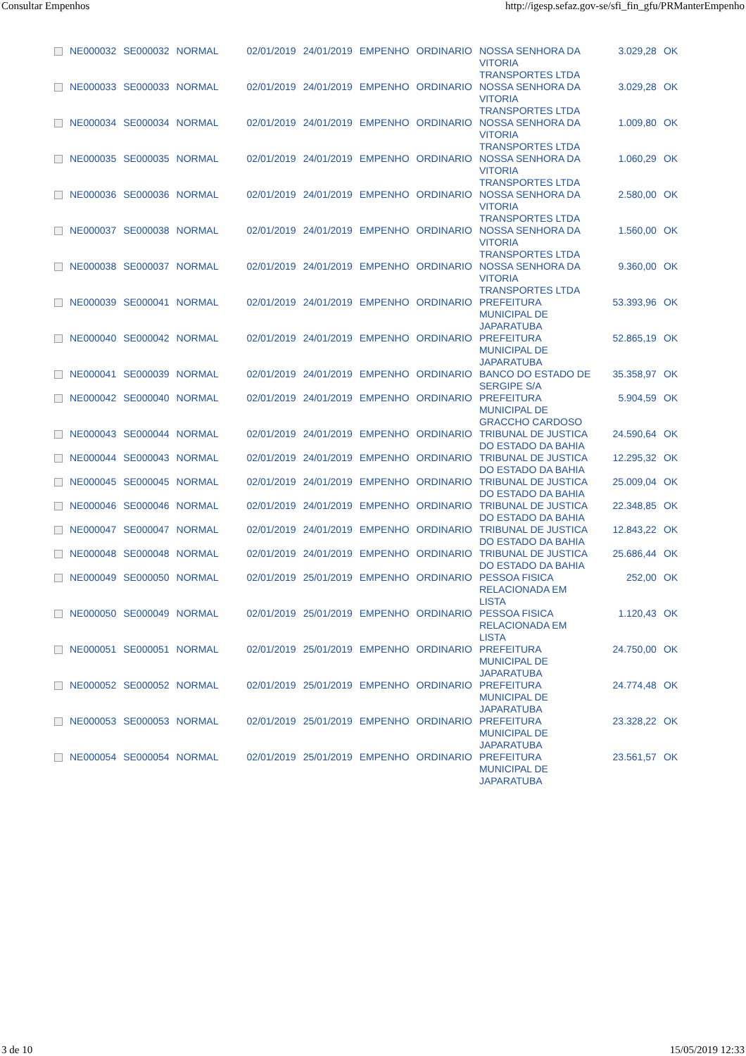Consultar Empenhos http://igesp.sefaz.gov-se/sfi_fin_gfu/PRManterEmpenho
| | NE000032 | SE000032 | NORMAL | 02/01/2019 | 24/01/2019 | EMPENHO | ORDINARIO | NOSSA SENHORA DA VITORIA TRANSPORTES LTDA | 3.029,28 | OK |
| | NE000033 | SE000033 | NORMAL | 02/01/2019 | 24/01/2019 | EMPENHO | ORDINARIO | NOSSA SENHORA DA VITORIA TRANSPORTES LTDA | 3.029,28 | OK |
| | NE000034 | SE000034 | NORMAL | 02/01/2019 | 24/01/2019 | EMPENHO | ORDINARIO | NOSSA SENHORA DA VITORIA TRANSPORTES LTDA | 1.009,80 | OK |
| | NE000035 | SE000035 | NORMAL | 02/01/2019 | 24/01/2019 | EMPENHO | ORDINARIO | NOSSA SENHORA DA VITORIA TRANSPORTES LTDA | 1.060,29 | OK |
| | NE000036 | SE000036 | NORMAL | 02/01/2019 | 24/01/2019 | EMPENHO | ORDINARIO | NOSSA SENHORA DA VITORIA TRANSPORTES LTDA | 2.580,00 | OK |
| | NE000037 | SE000038 | NORMAL | 02/01/2019 | 24/01/2019 | EMPENHO | ORDINARIO | NOSSA SENHORA DA VITORIA TRANSPORTES LTDA | 1.560,00 | OK |
| | NE000038 | SE000037 | NORMAL | 02/01/2019 | 24/01/2019 | EMPENHO | ORDINARIO | NOSSA SENHORA DA VITORIA TRANSPORTES LTDA | 9.360,00 | OK |
| | NE000039 | SE000041 | NORMAL | 02/01/2019 | 24/01/2019 | EMPENHO | ORDINARIO | PREFEITURA MUNICIPAL DE JAPARATUBA | 53.393,96 | OK |
| | NE000040 | SE000042 | NORMAL | 02/01/2019 | 24/01/2019 | EMPENHO | ORDINARIO | PREFEITURA MUNICIPAL DE JAPARATUBA | 52.865,19 | OK |
| | NE000041 | SE000039 | NORMAL | 02/01/2019 | 24/01/2019 | EMPENHO | ORDINARIO | BANCO DO ESTADO DE SERGIPE S/A | 35.358,97 | OK |
| | NE000042 | SE000040 | NORMAL | 02/01/2019 | 24/01/2019 | EMPENHO | ORDINARIO | PREFEITURA MUNICIPAL DE GRACCHO CARDOSO | 5.904,59 | OK |
| | NE000043 | SE000044 | NORMAL | 02/01/2019 | 24/01/2019 | EMPENHO | ORDINARIO | TRIBUNAL DE JUSTICA DO ESTADO DA BAHIA | 24.590,64 | OK |
| | NE000044 | SE000043 | NORMAL | 02/01/2019 | 24/01/2019 | EMPENHO | ORDINARIO | TRIBUNAL DE JUSTICA DO ESTADO DA BAHIA | 12.295,32 | OK |
| | NE000045 | SE000045 | NORMAL | 02/01/2019 | 24/01/2019 | EMPENHO | ORDINARIO | TRIBUNAL DE JUSTICA DO ESTADO DA BAHIA | 25.009,04 | OK |
| | NE000046 | SE000046 | NORMAL | 02/01/2019 | 24/01/2019 | EMPENHO | ORDINARIO | TRIBUNAL DE JUSTICA DO ESTADO DA BAHIA | 22.348,85 | OK |
| | NE000047 | SE000047 | NORMAL | 02/01/2019 | 24/01/2019 | EMPENHO | ORDINARIO | TRIBUNAL DE JUSTICA DO ESTADO DA BAHIA | 12.843,22 | OK |
| | NE000048 | SE000048 | NORMAL | 02/01/2019 | 24/01/2019 | EMPENHO | ORDINARIO | TRIBUNAL DE JUSTICA DO ESTADO DA BAHIA | 25.686,44 | OK |
| | NE000049 | SE000050 | NORMAL | 02/01/2019 | 25/01/2019 | EMPENHO | ORDINARIO | PESSOA FISICA RELACIONADA EM LISTA | 252,00 | OK |
| | NE000050 | SE000049 | NORMAL | 02/01/2019 | 25/01/2019 | EMPENHO | ORDINARIO | PESSOA FISICA RELACIONADA EM LISTA | 1.120,43 | OK |
| | NE000051 | SE000051 | NORMAL | 02/01/2019 | 25/01/2019 | EMPENHO | ORDINARIO | PREFEITURA MUNICIPAL DE JAPARATUBA | 24.750,00 | OK |
| | NE000052 | SE000052 | NORMAL | 02/01/2019 | 25/01/2019 | EMPENHO | ORDINARIO | PREFEITURA MUNICIPAL DE JAPARATUBA | 24.774,48 | OK |
| | NE000053 | SE000053 | NORMAL | 02/01/2019 | 25/01/2019 | EMPENHO | ORDINARIO | PREFEITURA MUNICIPAL DE JAPARATUBA | 23.328,22 | OK |
| | NE000054 | SE000054 | NORMAL | 02/01/2019 | 25/01/2019 | EMPENHO | ORDINARIO | PREFEITURA MUNICIPAL DE JAPARATUBA | 23.561,57 | OK |
3 de 10 15/05/2019 12:33